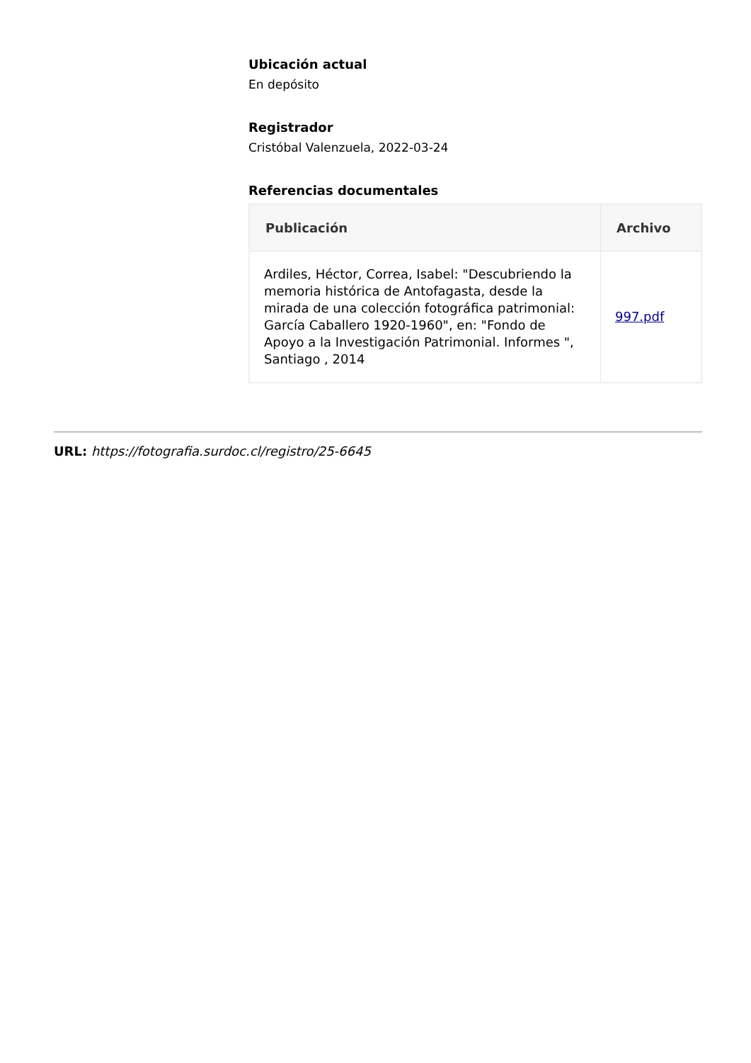Ubicación actual
En depósito
Registrador
Cristóbal Valenzuela, 2022-03-24
Referencias documentales
| Publicación | Archivo |
| --- | --- |
| Ardiles, Héctor, Correa, Isabel: "Descubriendo la memoria histórica de Antofagasta, desde la mirada de una colección fotográfica patrimonial: García Caballero 1920-1960", en: "Fondo de Apoyo a la Investigación Patrimonial. Informes ", Santiago , 2014 | 997.pdf |
URL: https://fotografia.surdoc.cl/registro/25-6645